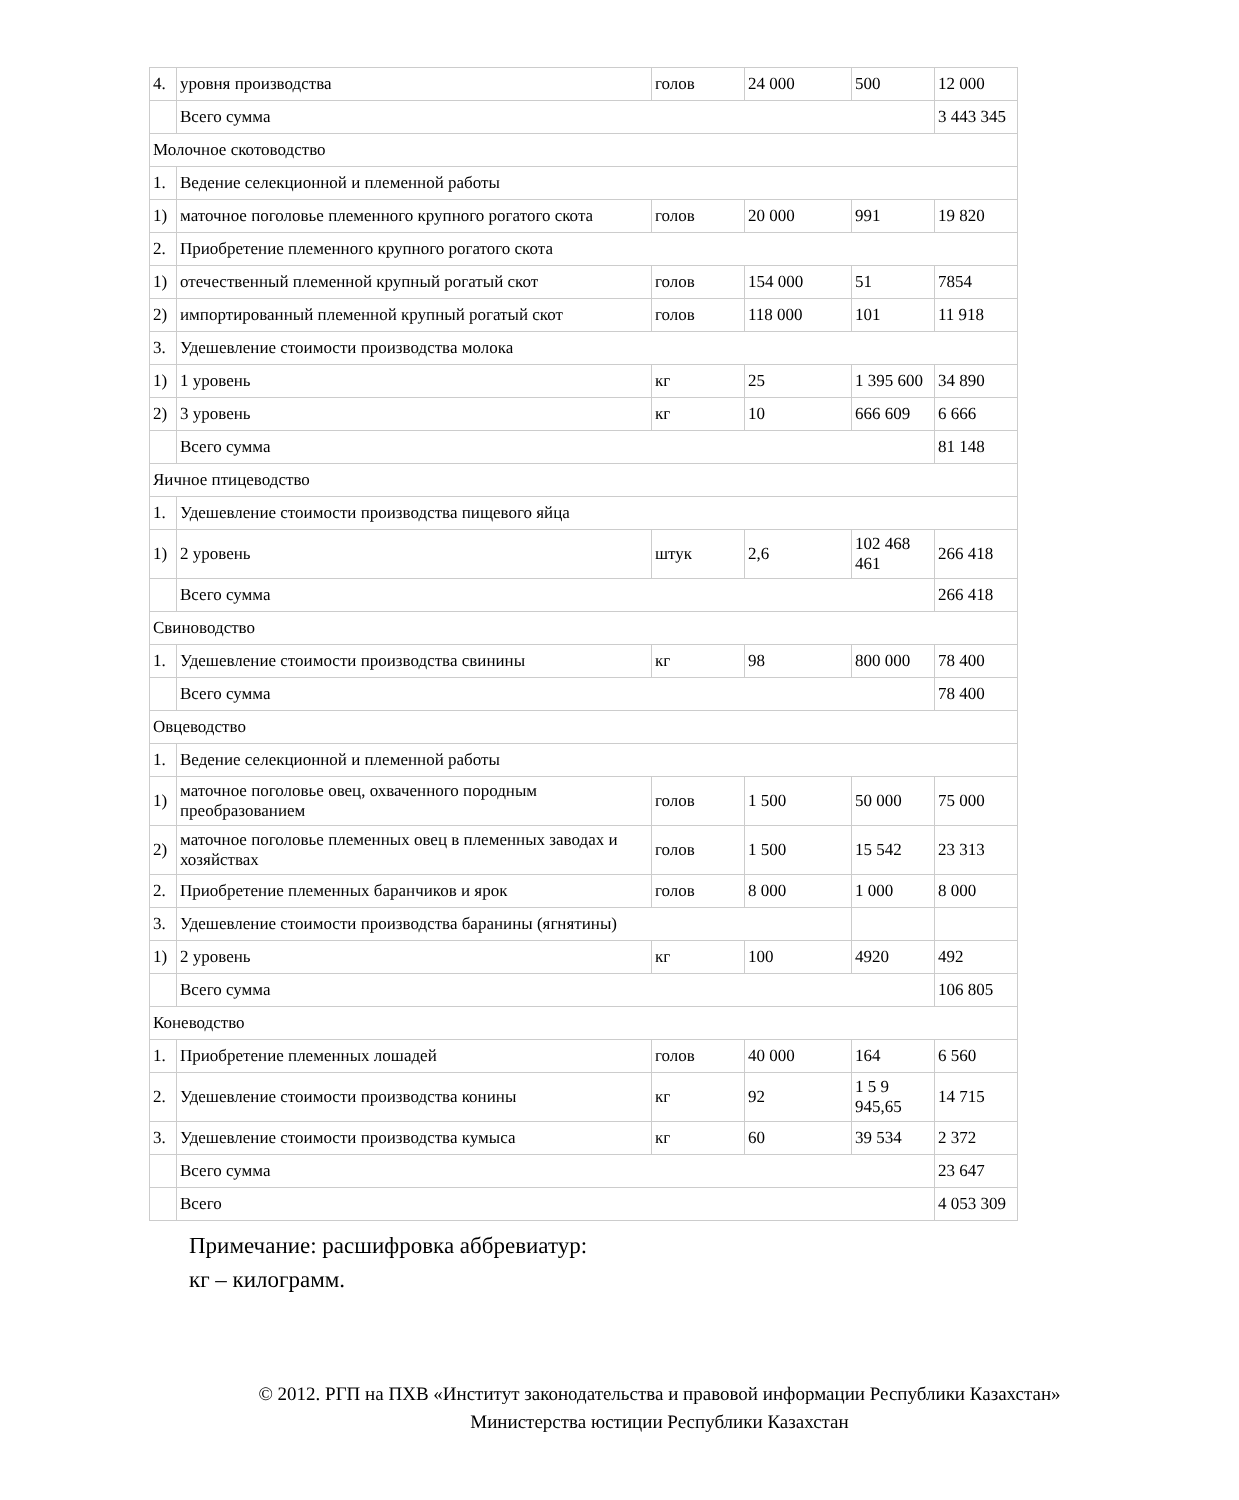| 4. | уровня производства | голов | 24 000 | 500 | 12 000 |
| | Всего сумма | | | | 3 443 345 |
| Молочное скотоводство | | | | | |
| 1. | Ведение селекционной и племенной работы | | | | |
| 1) | маточное поголовье племенного крупного рогатого скота | голов | 20 000 | 991 | 19 820 |
| 2. | Приобретение племенного крупного рогатого скота | | | | |
| 1) | отечественный племенной крупный рогатый скот | голов | 154 000 | 51 | 7854 |
| 2) | импортированный племенной крупный рогатый скот | голов | 118 000 | 101 | 11 918 |
| 3. | Удешевление стоимости производства молока | | | | |
| 1) | 1 уровень | кг | 25 | 1 395 600 | 34 890 |
| 2) | 3 уровень | кг | 10 | 666 609 | 6 666 |
| | Всего сумма | | | | 81 148 |
| Яичное птицеводство | | | | | |
| 1. | Удешевление стоимости производства пищевого яйца | | | | |
| 1) | 2 уровень | штук | 2,6 | 102 468 461 | 266 418 |
| | Всего сумма | | | | 266 418 |
| Свиноводство | | | | | |
| 1. | Удешевление стоимости производства свинины | кг | 98 | 800 000 | 78 400 |
| | Всего сумма | | | | 78 400 |
| Овцеводство | | | | | |
| 1. | Ведение селекционной и племенной работы | | | | |
| 1) | маточное поголовье овец, охваченного породным преобразованием | голов | 1 500 | 50 000 | 75 000 |
| 2) | маточное поголовье племенных овец в племенных заводах и хозяйствах | голов | 1 500 | 15 542 | 23 313 |
| 2. | Приобретение племенных баранчиков и ярок | голов | 8 000 | 1 000 | 8 000 |
| 3. | Удешевление стоимости производства баранины (ягнятины) | | | | |
| 1) | 2 уровень | кг | 100 | 4920 | 492 |
| | Всего сумма | | | | 106 805 |
| Коневодство | | | | | |
| 1. | Приобретение племенных лошадей | голов | 40 000 | 164 | 6 560 |
| 2. | Удешевление стоимости производства конины | кг | 92 | 1 5 9 945,65 | 14 715 |
| 3. | Удешевление стоимости производства кумыса | кг | 60 | 39 534 | 2 372 |
| | Всего сумма | | | | 23 647 |
| | Всего | | | | 4 053 309 |
Примечание: расшифровка аббревиатур:
кг – килограмм.
© 2012. РГП на ПХВ «Институт законодательства и правовой информации Республики Казахстан»
Министерства юстиции Республики Казахстан